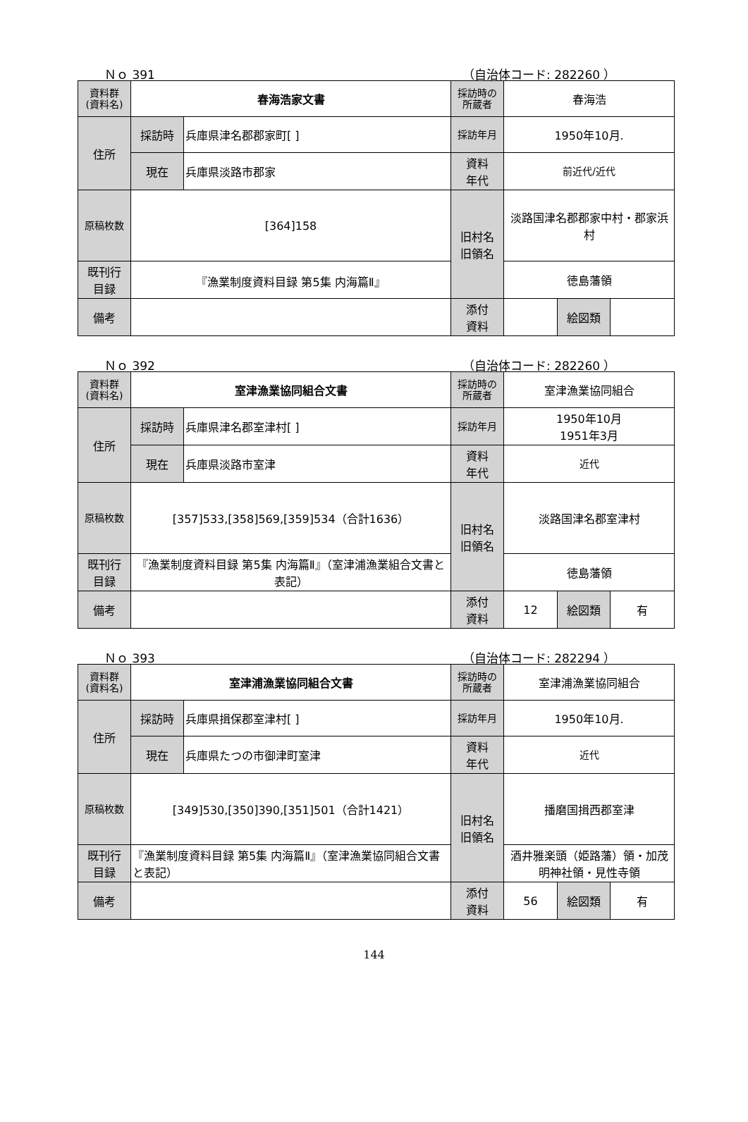Ｎｏ 391 （自治体コード: 282260 ）
| 資料群 (資料名) | 春海浩家文書 | | 採訪時の 所蔵者 | 春海浩 | | |
| 住所 | 採訪時 | 兵庫県津名郡郡家町[ ] | 採訪年月 | 1950年10月. | | |
| | 現在 | 兵庫県淡路市郡家 | 資料 年代 | 前近代/近代 | | |
| 原稿枚数 | [364]158 | | 旧村名 旧領名 | 淡路国津名郡郡家中村・郡家浜村 | | |
| 既刊行 目録 | 『漁業制度資料目録 第5集 内海篇Ⅱ』 | | | 徳島藩領 | | |
| 備考 | | | | | | |
| | | | 添付 資料 | | 絵図類 | |
Ｎｏ 392 （自治体コード: 282260 ）
| 資料群 (資料名) | 室津漁業協同組合文書 | | 採訪時の 所蔵者 | 室津漁業協同組合 | | |
| 住所 | 採訪時 | 兵庫県津名郡室津村[ ] | 採訪年月 | 1950年10月 1951年3月 | | |
| | 現在 | 兵庫県淡路市室津 | 資料 年代 | 近代 | | |
| 原稿枚数 | [357]533,[358]569,[359]534（合計1636） | | 旧村名 旧領名 | 淡路国津名郡室津村 | | |
| 既刊行 目録 | 『漁業制度資料目録 第5集 内海篇Ⅱ』（室津浦漁業組合文書と表記） | | | 徳島藩領 | | |
| 備考 | | | | | | |
| | | | 添付 資料 | 12 | 絵図類 | 有 |
Ｎｏ 393 （自治体コード: 282294 ）
| 資料群 (資料名) | 室津浦漁業協同組合文書 | | 採訪時の 所蔵者 | 室津浦漁業協同組合 | | |
| 住所 | 採訪時 | 兵庫県揖保郡室津村[ ] | 採訪年月 | 1950年10月. | | |
| | 現在 | 兵庫県たつの市御津町室津 | 資料 年代 | 近代 | | |
| 原稿枚数 | [349]530,[350]390,[351]501（合計1421） | | 旧村名 旧領名 | 播磨国揖西郡室津 | | |
| 既刊行 目録 | 『漁業制度資料目録 第5集 内海篇Ⅱ』（室津漁業協同組合文書と表記） | | | 酒井雅楽頭（姫路藩）領・加茂明神社領・見性寺領 | | |
| 備考 | | | | | | |
| | | | 添付 資料 | 56 | 絵図類 | 有 |
144